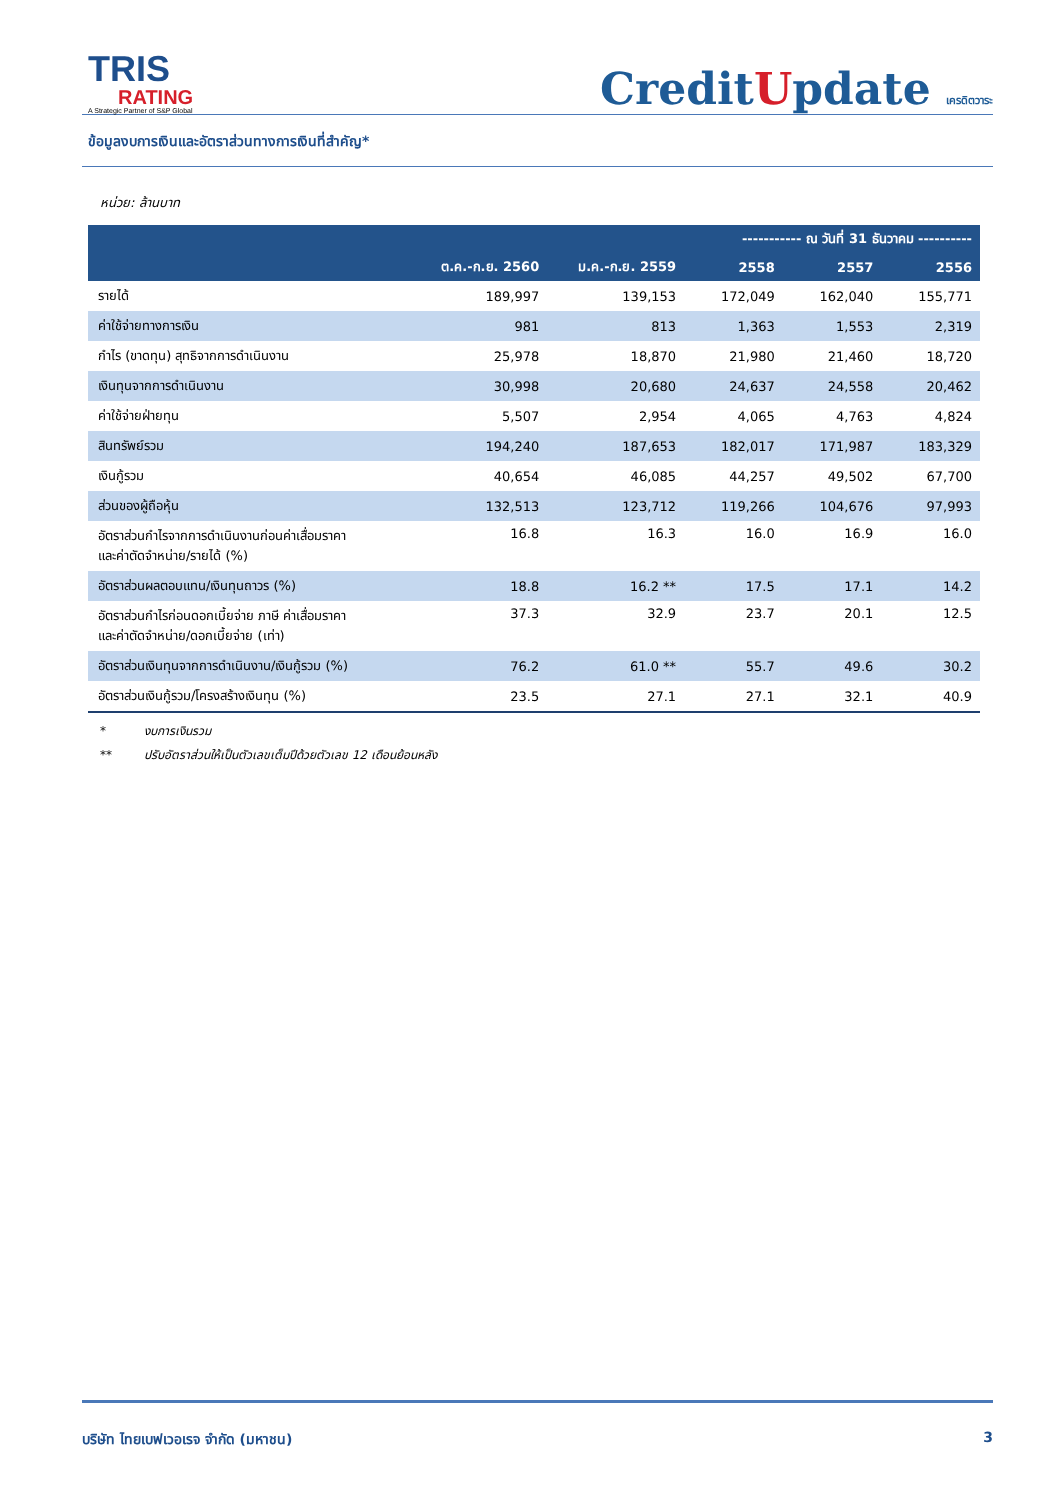TRIS
RATING
A Strategic Partner of S&P Global
CreditUpdate เครดิตวาระ
ข้อมูลงบการเงินและอัตราส่วนทางการเงินที่สำคัญ*
หน่วย: ล้านบาท
| | | | ----------- ณ วันที่ 31 ธันวาคม ---------- | | |
| --- | --- | --- | --- | --- | --- |
| | ต.ค.-ก.ย. 2560 | ม.ค.-ก.ย. 2559 | 2558 | 2557 | 2556 |
| รายได้ | 189,997 | 139,153 | 172,049 | 162,040 | 155,771 |
| ค่าใช้จ่ายทางการเงิน | 981 | 813 | 1,363 | 1,553 | 2,319 |
| กำไร (ขาดทุน) สุทธิจากการดำเนินงาน | 25,978 | 18,870 | 21,980 | 21,460 | 18,720 |
| เงินทุนจากการดำเนินงาน | 30,998 | 20,680 | 24,637 | 24,558 | 20,462 |
| ค่าใช้จ่ายฝ่ายทุน | 5,507 | 2,954 | 4,065 | 4,763 | 4,824 |
| สินทรัพย์รวม | 194,240 | 187,653 | 182,017 | 171,987 | 183,329 |
| เงินกู้รวม | 40,654 | 46,085 | 44,257 | 49,502 | 67,700 |
| ส่วนของผู้ถือหุ้น | 132,513 | 123,712 | 119,266 | 104,676 | 97,993 |
| อัตราส่วนกำไรจากการดำเนินงานก่อนค่าเสื่อมราคา และค่าตัดจำหน่าย/รายได้ (%) | 16.8 | 16.3 | 16.0 | 16.9 | 16.0 |
| อัตราส่วนผลตอบแทน/เงินทุนถาวร (%) | 18.8 | 16.2 ** | 17.5 | 17.1 | 14.2 |
| อัตราส่วนกำไรก่อนดอกเบี้ยจ่าย ภาษี ค่าเสื่อมราคา และค่าตัดจำหน่าย/ดอกเบี้ยจ่าย (เท่า) | 37.3 | 32.9 | 23.7 | 20.1 | 12.5 |
| อัตราส่วนเงินทุนจากการดำเนินงาน/เงินกู้รวม (%) | 76.2 | 61.0 ** | 55.7 | 49.6 | 30.2 |
| อัตราส่วนเงินกู้รวม/โครงสร้างเงินทุน (%) | 23.5 | 27.1 | 27.1 | 32.1 | 40.9 |
* งบการเงินรวม
** ปรับอัตราส่วนให้เป็นตัวเลขเต็มปีด้วยตัวเลข 12 เดือนย้อนหลัง
บริษัท ไทยเบฟเวอเรจ จำกัด (มหาชน)
3